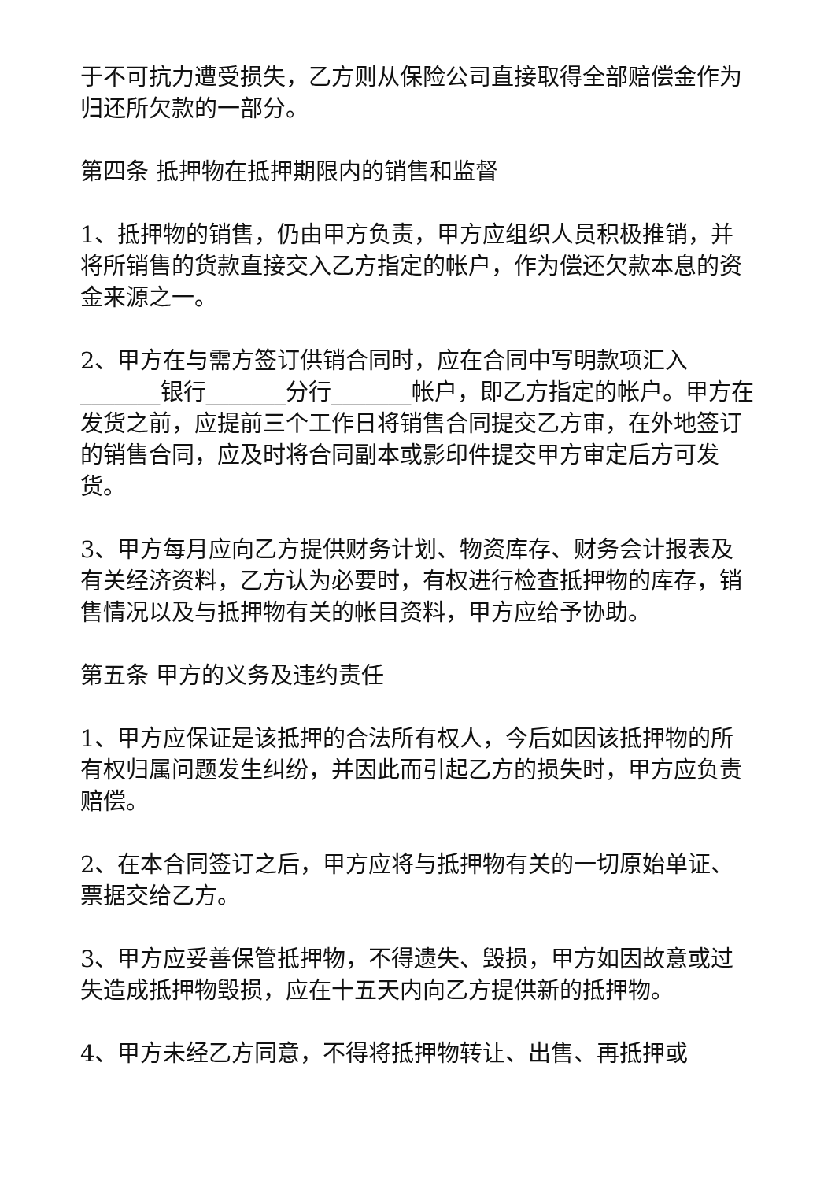于不可抗力遭受损失，乙方则从保险公司直接取得全部赔偿金作为归还所欠款的一部分。
第四条 抵押物在抵押期限内的销售和监督
1、抵押物的销售，仍由甲方负责，甲方应组织人员积极推销，并将所销售的货款直接交入乙方指定的帐户，作为偿还欠款本息的资金来源之一。
2、甲方在与需方签订供销合同时，应在合同中写明款项汇入_______银行_______分行_______帐户，即乙方指定的帐户。甲方在发货之前，应提前三个工作日将销售合同提交乙方审，在外地签订的销售合同，应及时将合同副本或影印件提交甲方审定后方可发货。
3、甲方每月应向乙方提供财务计划、物资库存、财务会计报表及有关经济资料，乙方认为必要时，有权进行检查抵押物的库存，销售情况以及与抵押物有关的帐目资料，甲方应给予协助。
第五条 甲方的义务及违约责任
1、甲方应保证是该抵押的合法所有权人，今后如因该抵押物的所有权归属问题发生纠纷，并因此而引起乙方的损失时，甲方应负责赔偿。
2、在本合同签订之后，甲方应将与抵押物有关的一切原始单证、票据交给乙方。
3、甲方应妥善保管抵押物，不得遗失、毁损，甲方如因故意或过失造成抵押物毁损，应在十五天内向乙方提供新的抵押物。
4、甲方未经乙方同意，不得将抵押物转让、出售、再抵押或